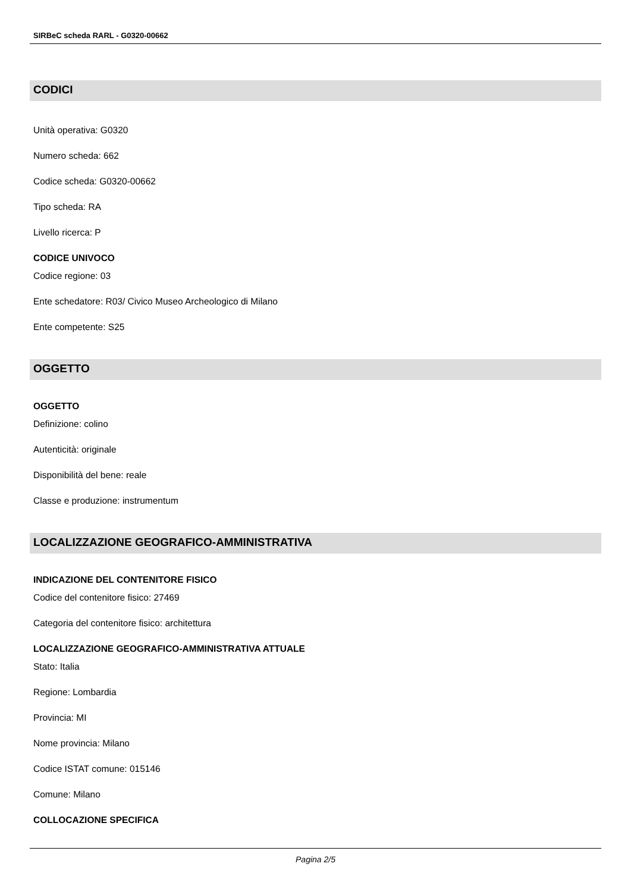SIRBeC scheda RARL - G0320-00662
CODICI
Unità operativa: G0320
Numero scheda: 662
Codice scheda: G0320-00662
Tipo scheda: RA
Livello ricerca: P
CODICE UNIVOCO
Codice regione: 03
Ente schedatore: R03/ Civico Museo Archeologico di Milano
Ente competente: S25
OGGETTO
OGGETTO
Definizione: colino
Autenticità: originale
Disponibilità del bene: reale
Classe e produzione: instrumentum
LOCALIZZAZIONE GEOGRAFICO-AMMINISTRATIVA
INDICAZIONE DEL CONTENITORE FISICO
Codice del contenitore fisico: 27469
Categoria del contenitore fisico: architettura
LOCALIZZAZIONE GEOGRAFICO-AMMINISTRATIVA ATTUALE
Stato: Italia
Regione: Lombardia
Provincia: MI
Nome provincia: Milano
Codice ISTAT comune: 015146
Comune: Milano
COLLOCAZIONE SPECIFICA
Pagina 2/5